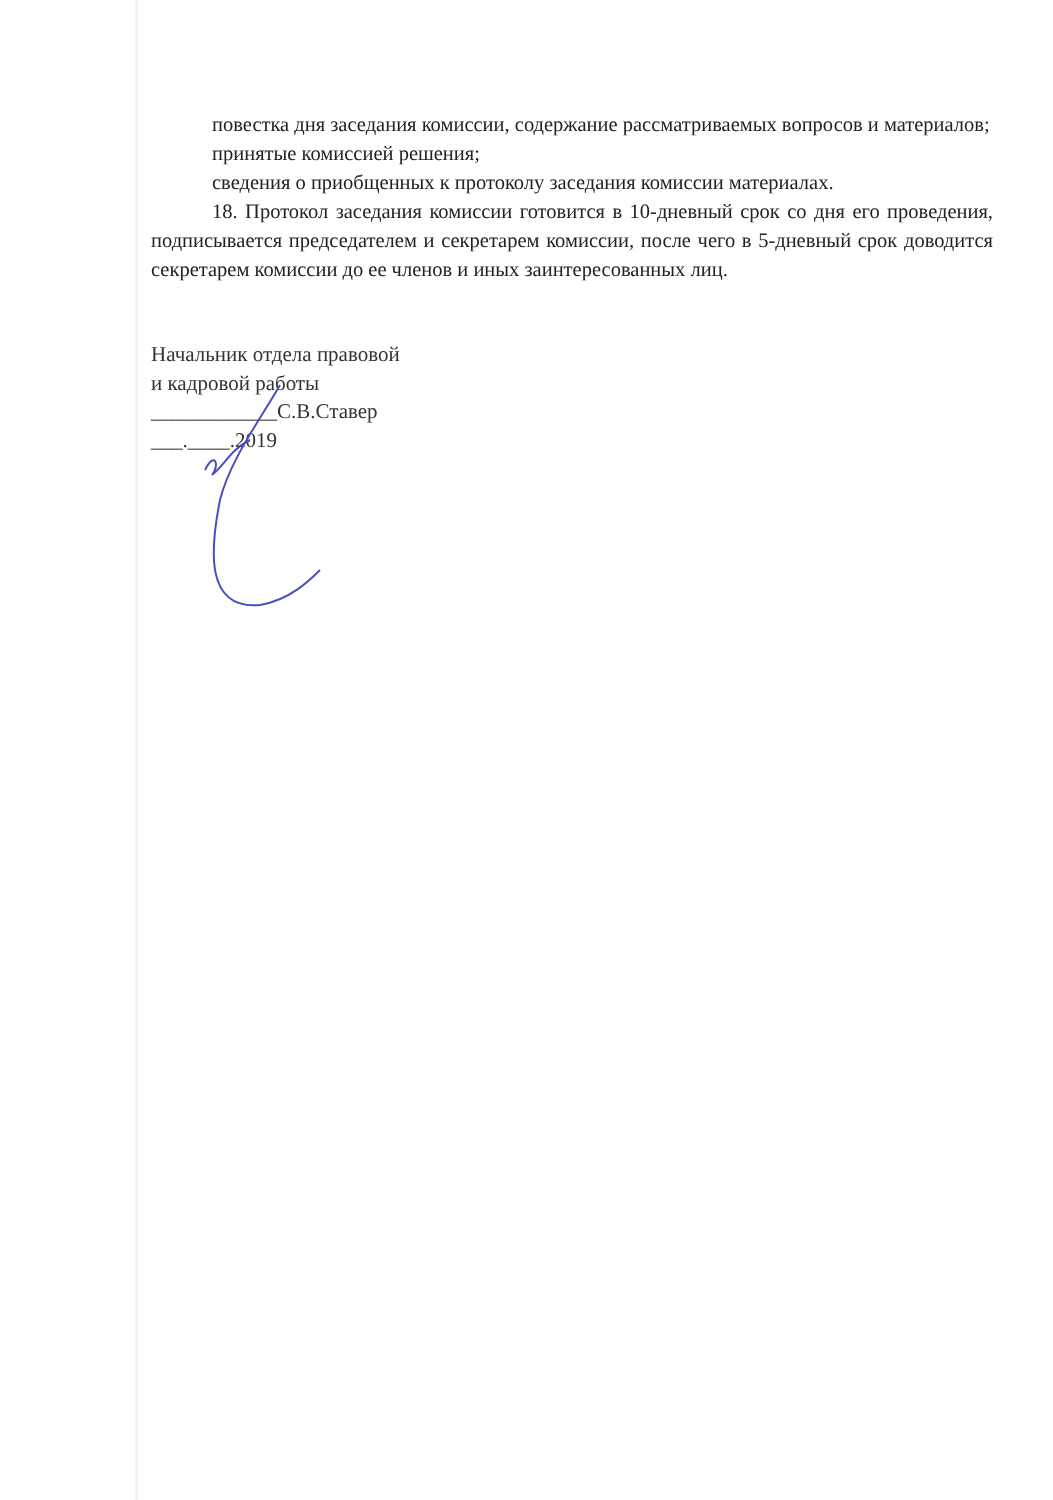повестка дня заседания комиссии, содержание рассматриваемых вопросов и материалов;
принятые комиссией решения;
сведения о приобщенных к протоколу заседания комиссии материалах.
18. Протокол заседания комиссии готовится в 10-дневный срок со дня его проведения, подписывается председателем и секретарем комиссии, после чего в 5-дневный срок доводится секретарем комиссии до ее членов и иных заинтересованных лиц.
Начальник отдела правовой
и кадровой работы
____________С.В.Ставер
___.____.2019